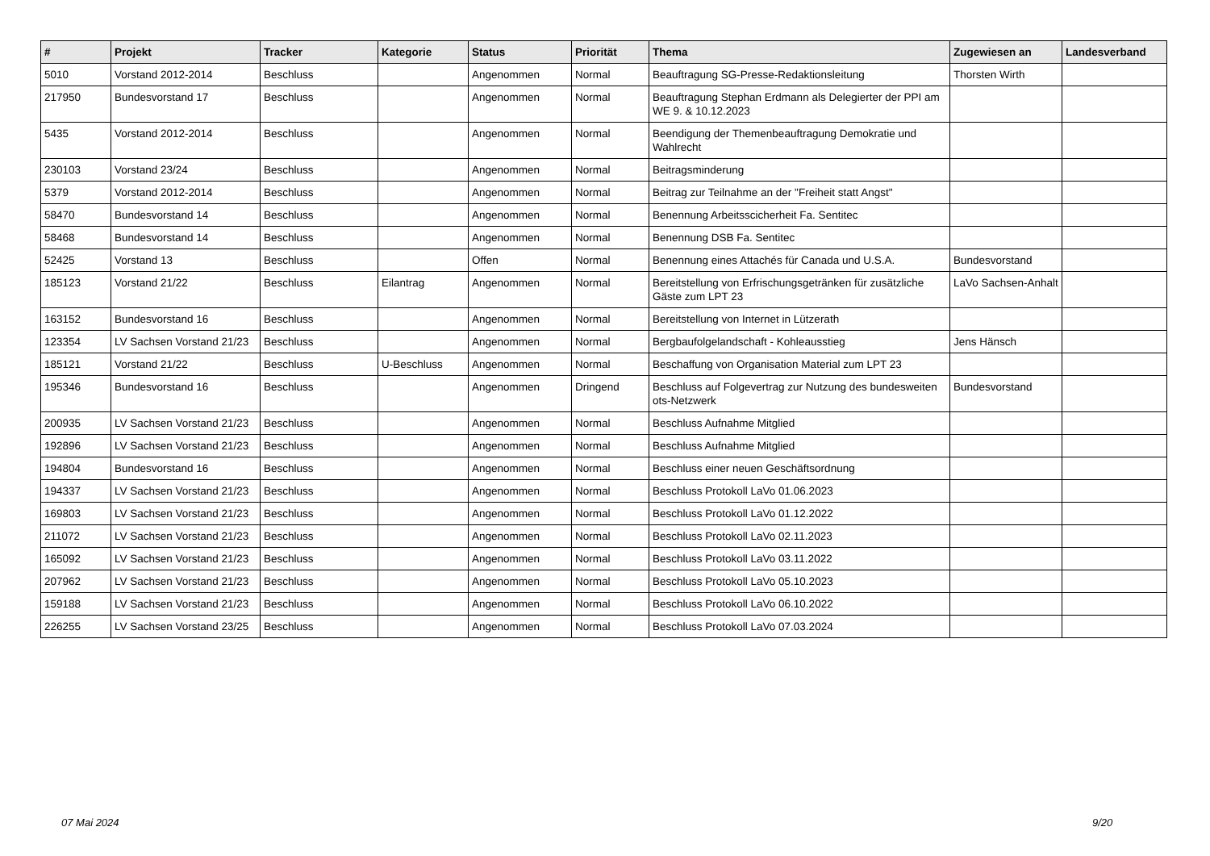| # | Projekt | Tracker | Kategorie | Status | Priorität | Thema | Zugewiesen an | Landesverband |
| --- | --- | --- | --- | --- | --- | --- | --- | --- |
| 5010 | Vorstand 2012-2014 | Beschluss | | Angenommen | Normal | Beauftragung SG-Presse-Redaktionsleitung | Thorsten Wirth | |
| 217950 | Bundesvorstand 17 | Beschluss | | Angenommen | Normal | Beauftragung Stephan Erdmann als Delegierter der PPI am WE 9. & 10.12.2023 | | |
| 5435 | Vorstand 2012-2014 | Beschluss | | Angenommen | Normal | Beendigung der Themenbeauftragung Demokratie und Wahlrecht | | |
| 230103 | Vorstand 23/24 | Beschluss | | Angenommen | Normal | Beitragsminderung | | |
| 5379 | Vorstand 2012-2014 | Beschluss | | Angenommen | Normal | Beitrag zur Teilnahme an der "Freiheit statt Angst" | | |
| 58470 | Bundesvorstand 14 | Beschluss | | Angenommen | Normal | Benennung Arbeitsscicherheit Fa. Sentitec | | |
| 58468 | Bundesvorstand 14 | Beschluss | | Angenommen | Normal | Benennung DSB Fa. Sentitec | | |
| 52425 | Vorstand 13 | Beschluss | | Offen | Normal | Benennung eines Attachés für Canada und U.S.A. | Bundesvorstand | |
| 185123 | Vorstand 21/22 | Beschluss | Eilantrag | Angenommen | Normal | Bereitstellung von Erfrischungsgetränken für zusätzliche Gäste zum LPT 23 | LaVo Sachsen-Anhalt | |
| 163152 | Bundesvorstand 16 | Beschluss | | Angenommen | Normal | Bereitstellung von Internet in Lützerath | | |
| 123354 | LV Sachsen Vorstand 21/23 | Beschluss | | Angenommen | Normal | Bergbaufolgelandschaft - Kohleausstieg | Jens Hänsch | |
| 185121 | Vorstand 21/22 | Beschluss | U-Beschluss | Angenommen | Normal | Beschaffung von Organisation Material zum LPT 23 | | |
| 195346 | Bundesvorstand 16 | Beschluss | | Angenommen | Dringend | Beschluss auf Folgevertrag zur Nutzung des bundesweiten ots-Netzwerk | Bundesvorstand | |
| 200935 | LV Sachsen Vorstand 21/23 | Beschluss | | Angenommen | Normal | Beschluss Aufnahme Mitglied | | |
| 192896 | LV Sachsen Vorstand 21/23 | Beschluss | | Angenommen | Normal | Beschluss Aufnahme Mitglied | | |
| 194804 | Bundesvorstand 16 | Beschluss | | Angenommen | Normal | Beschluss einer neuen Geschäftsordnung | | |
| 194337 | LV Sachsen Vorstand 21/23 | Beschluss | | Angenommen | Normal | Beschluss Protokoll LaVo 01.06.2023 | | |
| 169803 | LV Sachsen Vorstand 21/23 | Beschluss | | Angenommen | Normal | Beschluss Protokoll LaVo 01.12.2022 | | |
| 211072 | LV Sachsen Vorstand 21/23 | Beschluss | | Angenommen | Normal | Beschluss Protokoll LaVo 02.11.2023 | | |
| 165092 | LV Sachsen Vorstand 21/23 | Beschluss | | Angenommen | Normal | Beschluss Protokoll LaVo 03.11.2022 | | |
| 207962 | LV Sachsen Vorstand 21/23 | Beschluss | | Angenommen | Normal | Beschluss Protokoll LaVo 05.10.2023 | | |
| 159188 | LV Sachsen Vorstand 21/23 | Beschluss | | Angenommen | Normal | Beschluss Protokoll LaVo 06.10.2022 | | |
| 226255 | LV Sachsen Vorstand 23/25 | Beschluss | | Angenommen | Normal | Beschluss Protokoll LaVo 07.03.2024 | | |
07 Mai 2024 9/20